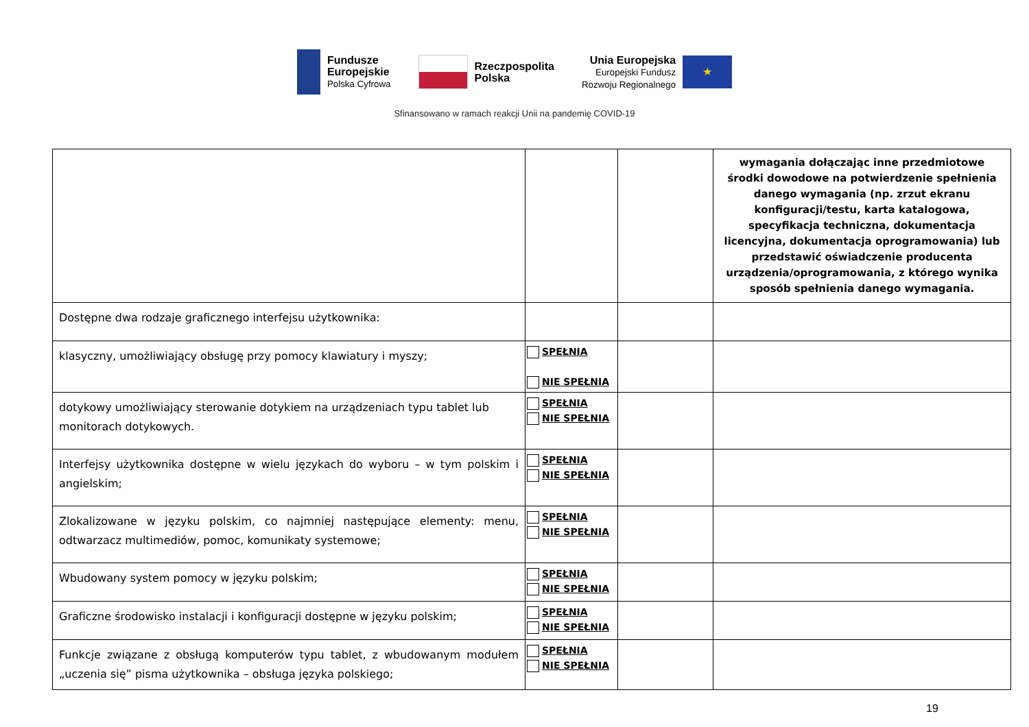Fundusze
Europejskie
Polska Cyfrowa
Rzeczpospolita
Polska
Unia Europejska
Europejski Fundusz
Rozwoju Regionalnego
★
Sfinansowano w ramach reakcji Unii na pandemię COVID-19
| | | | wymagania dołączając inne przedmiotowe środki dowodowe na potwierdzenie spełnienia danego wymagania (np. zrzut ekranu konfiguracji/testu, karta katalogowa, specyfikacja techniczna, dokumentacja licencyjna, dokumentacja oprogramowania) lub przedstawić oświadczenie producenta urządzenia/oprogramowania, z którego wynika sposób spełnienia danego wymagania. |
| Dostępne dwa rodzaje graficznego interfejsu użytkownika: | | | |
| klasyczny, umożliwiający obsługę przy pomocy klawiatury i myszy; | SPEŁNIA NIE SPEŁNIA | | |
| dotykowy umożliwiający sterowanie dotykiem na urządzeniach typu tablet lub monitorach dotykowych. | SPEŁNIA NIE SPEŁNIA | | |
| Interfejsy użytkownika dostępne w wielu językach do wyboru – w tym polskim i angielskim; | SPEŁNIA NIE SPEŁNIA | | |
| Zlokalizowane w języku polskim, co najmniej następujące elementy: menu, odtwarzacz multimediów, pomoc, komunikaty systemowe; | SPEŁNIA NIE SPEŁNIA | | |
| Wbudowany system pomocy w języku polskim; | SPEŁNIA NIE SPEŁNIA | | |
| Graficzne środowisko instalacji i konfiguracji dostępne w języku polskim; | SPEŁNIA NIE SPEŁNIA | | |
| Funkcje związane z obsługą komputerów typu tablet, z wbudowanym modułem „uczenia się” pisma użytkownika – obsługa języka polskiego; | SPEŁNIA NIE SPEŁNIA | | |
19